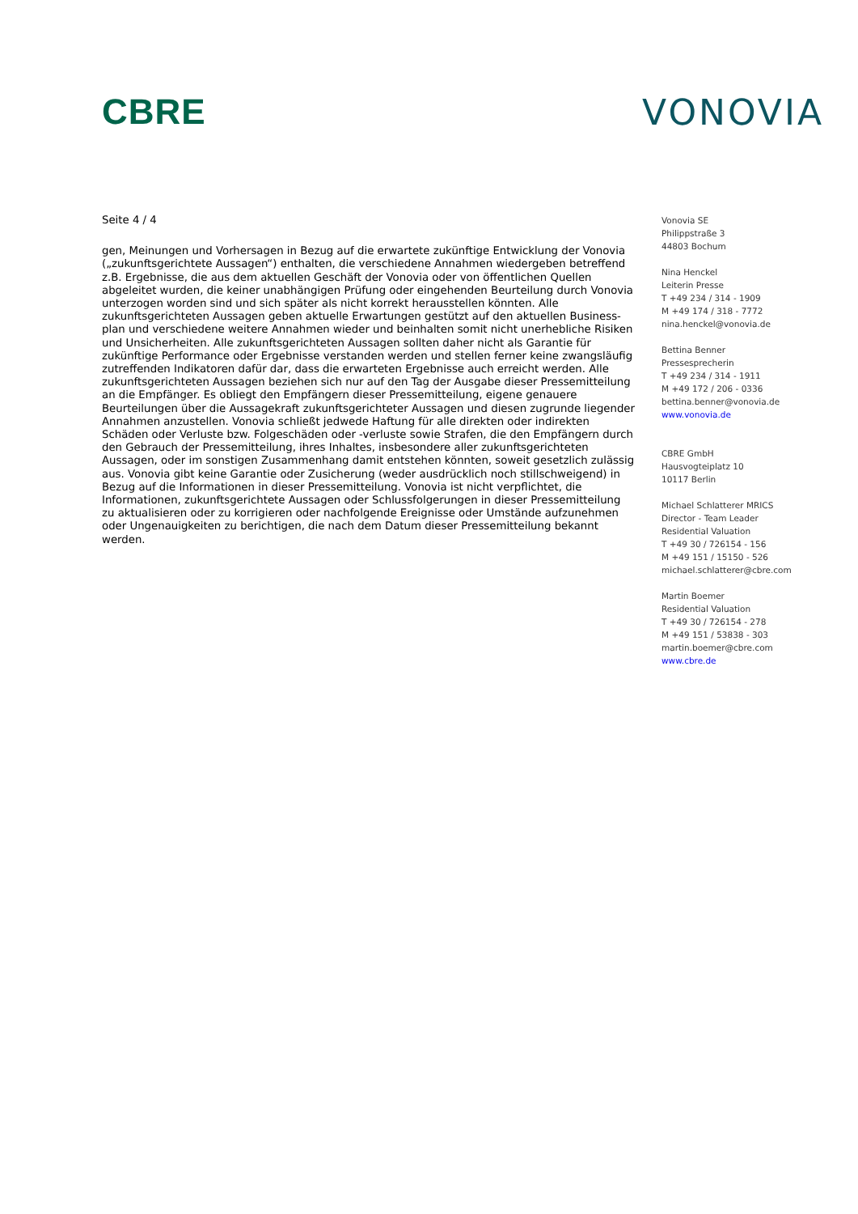CBRE VONOVIA
Seite 4 / 4
gen, Meinungen und Vorhersagen in Bezug auf die erwartete zukünftige Entwicklung der Vonovia („zukunftsgerichtete Aussagen“) enthalten, die verschiedene Annahmen wiedergeben betreffend z.B. Ergebnisse, die aus dem aktuellen Geschäft der Vonovia oder von öffentlichen Quellen abgeleitet wurden, die keiner unabhängigen Prüfung oder eingehenden Beurteilung durch Vonovia unterzogen worden sind und sich später als nicht korrekt herausstellen könnten. Alle zukunftsgerichteten Aussagen geben aktuelle Erwartungen gestützt auf den aktuellen Business­plan und verschiedene weitere Annahmen wieder und beinhalten somit nicht unerhebliche Risiken und Unsicherheiten. Alle zukunftsgerichteten Aussagen sollten daher nicht als Garantie für zukünftige Performance oder Ergebnisse verstanden werden und stellen ferner keine zwangs­läufig zutreffenden Indikatoren dafür dar, dass die erwarteten Ergebnisse auch erreicht werden. Alle zukunftsgerichteten Aussagen beziehen sich nur auf den Tag der Ausgabe dieser Pressemit­teilung an die Empfänger. Es obliegt den Empfängern dieser Pressemitteilung, eigene genauere Beurteilungen über die Aussagekraft zukunftsgerichteter Aussagen und diesen zugrunde liegen­der Annahmen anzustellen. Vonovia schließt jedwede Haftung für alle direkten oder indirekten Schäden oder Verluste bzw. Folgeschäden oder -verluste sowie Strafen, die den Empfängern durch den Gebrauch der Pressemitteilung, ihres Inhaltes, insbesondere aller zukunftsgerichteten Aussagen, oder im sonstigen Zusammenhang damit entstehen könnten, soweit gesetzlich zulässig aus. Vonovia gibt keine Garantie oder Zusicherung (weder ausdrücklich noch still­schweigend) in Bezug auf die Informationen in dieser Pressemitteilung. Vonovia ist nicht ver­pflichtet, die Informationen, zukunftsgerichtete Aussagen oder Schlussfolgerungen in dieser Pressemitteilung zu aktualisieren oder zu korrigieren oder nachfolgende Ereignisse oder Umstän­de aufzunehmen oder Ungenauigkeiten zu berichtigen, die nach dem Datum dieser Pressemittei­lung bekannt werden.
Vonovia SE
Philippstraße 3
44803 Bochum
Nina Henckel
Leiterin Presse
T +49 234 / 314 - 1909
M +49 174 / 318 - 7772
nina.henckel@vonovia.de
Bettina Benner
Pressesprecherin
T +49 234 / 314 - 1911
M +49 172 / 206 - 0336
bettina.benner@vonovia.de
www.vonovia.de
CBRE GmbH
Hausvogteiplatz 10
10117 Berlin
Michael Schlatterer MRICS
Director - Team Leader
Residential Valuation
T +49 30 / 726154 - 156
M +49 151 / 15150 - 526
michael.schlatterer@cbre.com
Martin Boemer
Residential Valuation
T +49 30 / 726154 - 278
M +49 151 / 53838 - 303
martin.boemer@cbre.com
www.cbre.de